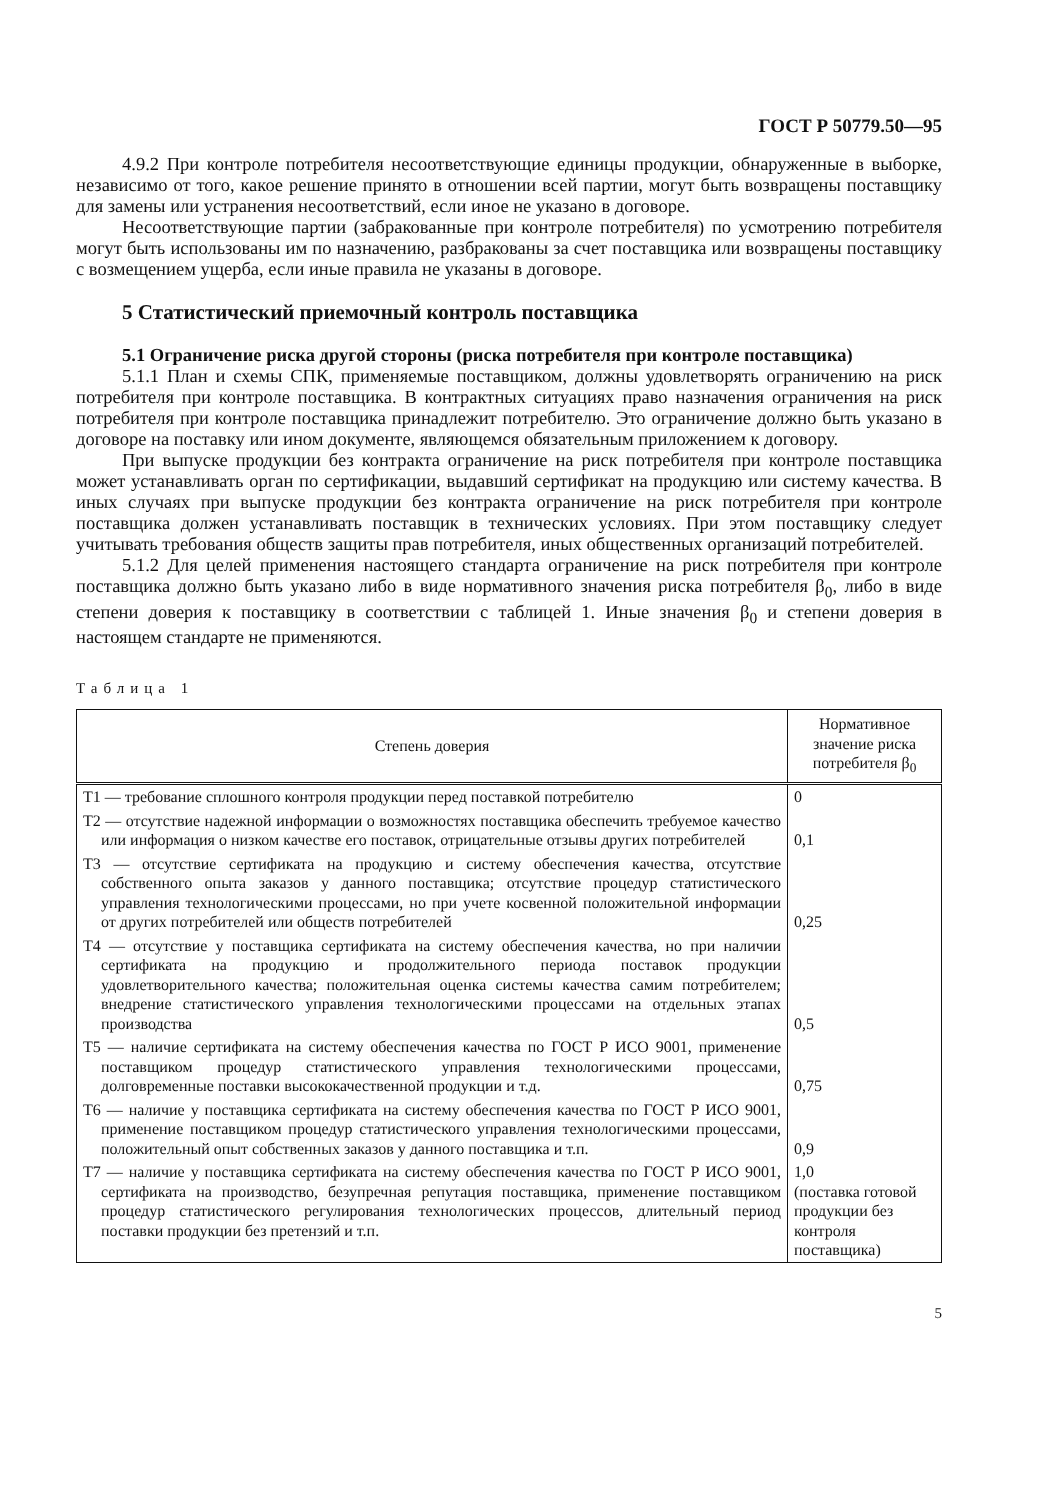ГОСТ Р 50779.50—95
4.9.2 При контроле потребителя несоответствующие единицы продукции, обнаруженные в выборке, независимо от того, какое решение принято в отношении всей партии, могут быть возвращены поставщику для замены или устранения несоответствий, если иное не указано в договоре.
Несоответствующие партии (забракованные при контроле потребителя) по усмотрению потребителя могут быть использованы им по назначению, разбракованы за счет поставщика или возвращены поставщику с возмещением ущерба, если иные правила не указаны в договоре.
5 Статистический приемочный контроль поставщика
5.1 Ограничение риска другой стороны (риска потребителя при контроле поставщика)
5.1.1 План и схемы СПК, применяемые поставщиком, должны удовлетворять ограничению на риск потребителя при контроле поставщика. В контрактных ситуациях право назначения ограничения на риск потребителя при контроле поставщика принадлежит потребителю. Это ограничение должно быть указано в договоре на поставку или ином документе, являющемся обязательным приложением к договору.
При выпуске продукции без контракта ограничение на риск потребителя при контроле поставщика может устанавливать орган по сертификации, выдавший сертификат на продукцию или систему качества. В иных случаях при выпуске продукции без контракта ограничение на риск потребителя при контроле поставщика должен устанавливать поставщик в технических условиях. При этом поставщику следует учитывать требования обществ защиты прав потребителя, иных общественных организаций потребителей.
5.1.2 Для целей применения настоящего стандарта ограничение на риск потребителя при контроле поставщика должно быть указано либо в виде нормативного значения риска потребителя β<sub>0</sub>, либо в виде степени доверия к поставщику в соответствии с таблицей 1. Иные значения β<sub>0</sub> и степени доверия в настоящем стандарте не применяются.
Таблица 1
| Степень доверия | Нормативное значение риска потребителя β<sub>0</sub> |
| --- | --- |
| Т1 — требование сплошного контроля продукции перед поставкой потребителю | 0 |
| Т2 — отсутствие надежной информации о возможностях поставщика обеспечить требуемое качество или информация о низком качестве его поставок, отрицательные отзывы других потребителей | 0,1 |
| Т3 — отсутствие сертификата на продукцию и систему обеспечения качества, отсутствие собственного опыта заказов у данного поставщика; отсутствие процедур статистического управления технологическими процессами, но при учете косвенной положительной информации от других потребителей или обществ потребителей | 0,25 |
| Т4 — отсутствие у поставщика сертификата на систему обеспечения качества, но при наличии сертификата на продукцию и продолжительного периода поставок продукции удовлетворительного качества; положительная оценка системы качества самим потребителем; внедрение статистического управления технологическими процессами на отдельных этапах производства | 0,5 |
| Т5 — наличие сертификата на систему обеспечения качества по ГОСТ Р ИСО 9001, применение поставщиком процедур статистического управления технологическими процессами, долговременные поставки высококачественной продукции и т.д. | 0,75 |
| Т6 — наличие у поставщика сертификата на систему обеспечения качества по ГОСТ Р ИСО 9001, применение поставщиком процедур статистического управления технологическими процессами, положительный опыт собственных заказов у данного поставщика и т.п. | 0,9 |
| Т7 — наличие у поставщика сертификата на систему обеспечения качества по ГОСТ Р ИСО 9001, сертификата на производство, безупречная репутация поставщика, применение поставщиком процедур статистического регулирования технологических процессов, длительный период поставки продукции без претензий и т.п. | 1,0 (поставка готовой продукции без контроля поставщика) |
5